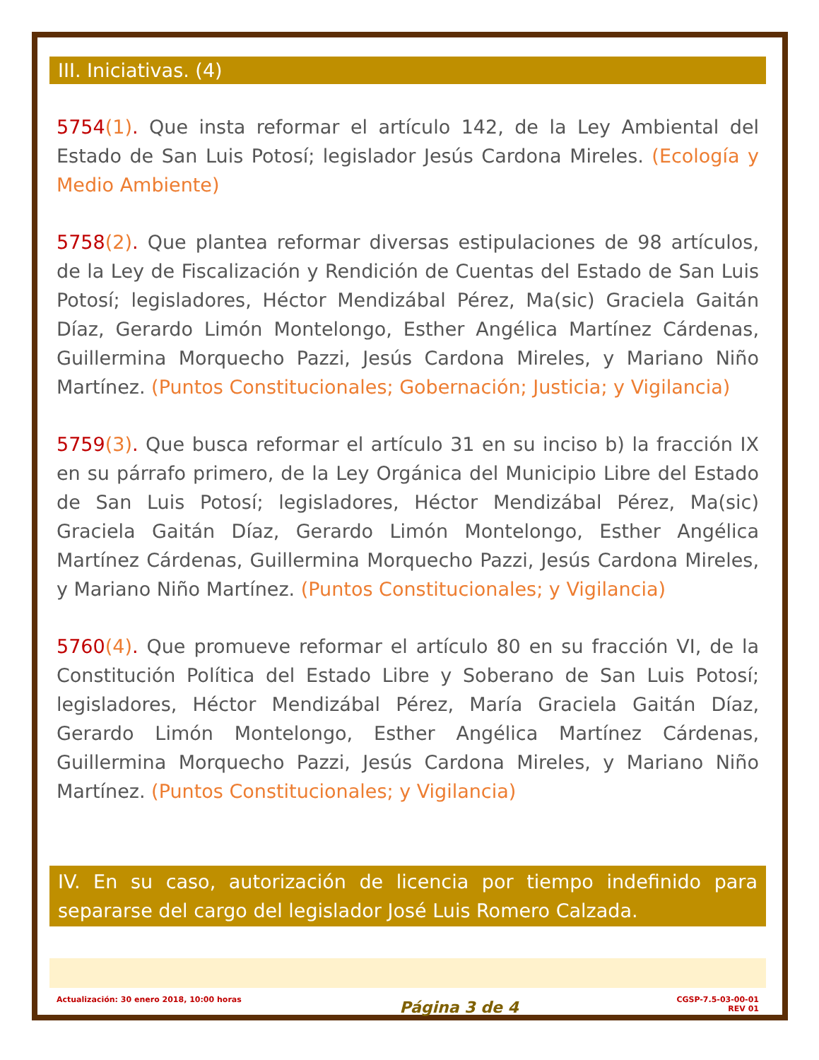III. Iniciativas. (4)
5754(1). Que insta reformar el artículo 142, de la Ley Ambiental del Estado de San Luis Potosí; legislador Jesús Cardona Mireles. (Ecología y Medio Ambiente)
5758(2). Que plantea reformar diversas estipulaciones de 98 artículos, de la Ley de Fiscalización y Rendición de Cuentas del Estado de San Luis Potosí; legisladores, Héctor Mendizábal Pérez, Ma(sic) Graciela Gaitán Díaz, Gerardo Limón Montelongo, Esther Angélica Martínez Cárdenas, Guillermina Morquecho Pazzi, Jesús Cardona Mireles, y Mariano Niño Martínez. (Puntos Constitucionales; Gobernación; Justicia; y Vigilancia)
5759(3). Que busca reformar el artículo 31 en su inciso b) la fracción IX en su párrafo primero, de la Ley Orgánica del Municipio Libre del Estado de San Luis Potosí; legisladores, Héctor Mendizábal Pérez, Ma(sic) Graciela Gaitán Díaz, Gerardo Limón Montelongo, Esther Angélica Martínez Cárdenas, Guillermina Morquecho Pazzi, Jesús Cardona Mireles, y Mariano Niño Martínez. (Puntos Constitucionales; y Vigilancia)
5760(4). Que promueve reformar el artículo 80 en su fracción VI, de la Constitución Política del Estado Libre y Soberano de San Luis Potosí; legisladores, Héctor Mendizábal Pérez, María Graciela Gaitán Díaz, Gerardo Limón Montelongo, Esther Angélica Martínez Cárdenas, Guillermina Morquecho Pazzi, Jesús Cardona Mireles, y Mariano Niño Martínez. (Puntos Constitucionales; y Vigilancia)
IV. En su caso, autorización de licencia por tiempo indefinido para separarse del cargo del legislador José Luis Romero Calzada.
Actualización: 30 enero 2018, 10:00 horas
Página 3 de 4
CGSP-7.5-03-00-01
REV 01